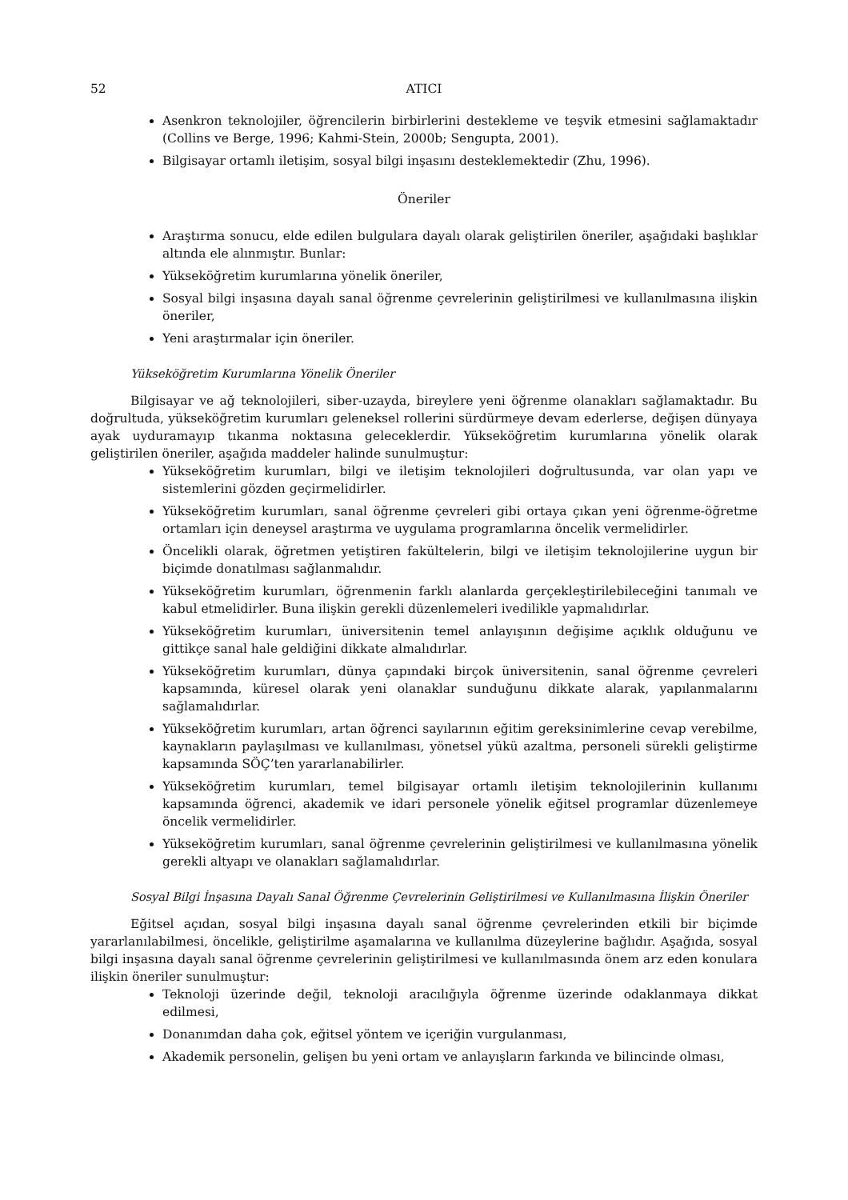52 ATICI
Asenkron teknolojiler, öğrencilerin birbirlerini destekleme ve teşvik etmesini sağlamaktadır (Collins ve Berge, 1996; Kahmi-Stein, 2000b; Sengupta, 2001).
Bilgisayar ortamlı iletişim, sosyal bilgi inşasını desteklemektedir (Zhu, 1996).
Öneriler
Araştırma sonucu, elde edilen bulgulara dayalı olarak geliştirilen öneriler, aşağıdaki başlıklar altında ele alınmıştır. Bunlar:
Yükseköğretim kurumlarına yönelik öneriler,
Sosyal bilgi inşasına dayalı sanal öğrenme çevrelerinin geliştirilmesi ve kullanılmasına ilişkin öneriler,
Yeni araştırmalar için öneriler.
Yükseköğretim Kurumlarına Yönelik Öneriler
Bilgisayar ve ağ teknolojileri, siber-uzayda, bireylere yeni öğrenme olanakları sağlamaktadır. Bu doğrultuda, yükseköğretim kurumları geleneksel rollerini sürdürmeye devam ederlerse, değişen dünyaya ayak uyduramayıp tıkanma noktasına geleceklerdir. Yükseköğretim kurumlarına yönelik olarak geliştirilen öneriler, aşağıda maddeler halinde sunulmuştur:
Yükseköğretim kurumları, bilgi ve iletişim teknolojileri doğrultusunda, var olan yapı ve sistemlerini gözden geçirmelidirler.
Yükseköğretim kurumları, sanal öğrenme çevreleri gibi ortaya çıkan yeni öğrenme-öğretme ortamları için deneysel araştırma ve uygulama programlarına öncelik vermelidirler.
Öncelikli olarak, öğretmen yetiştiren fakültelerin, bilgi ve iletişim teknolojilerine uygun bir biçimde donatılması sağlanmalıdır.
Yükseköğretim kurumları, öğrenmenin farklı alanlarda gerçekleştirilebileceğini tanımalı ve kabul etmelidirler. Buna ilişkin gerekli düzenlemeleri ivedilikle yapmalıdırlar.
Yükseköğretim kurumları, üniversitenin temel anlayışının değişime açıklık olduğunu ve gittikçe sanal hale geldiğini dikkate almalıdırlar.
Yükseköğretim kurumları, dünya çapındaki birçok üniversitenin, sanal öğrenme çevreleri kapsamında, küresel olarak yeni olanaklar sunduğunu dikkate alarak, yapılanmalarını sağlamalıdırlar.
Yükseköğretim kurumları, artan öğrenci sayılarının eğitim gereksinimlerine cevap verebilme, kaynakların paylaşılması ve kullanılması, yönetsel yükü azaltma, personeli sürekli geliştirme kapsamında SÖÇ’ten yararlanabilirler.
Yükseköğretim kurumları, temel bilgisayar ortamlı iletişim teknolojilerinin kullanımı kapsamında öğrenci, akademik ve idari personele yönelik eğitsel programlar düzenlemeye öncelik vermelidirler.
Yükseköğretim kurumları, sanal öğrenme çevrelerinin geliştirilmesi ve kullanılmasına yönelik gerekli altyapı ve olanakları sağlamalıdırlar.
Sosyal Bilgi İnşasına Dayalı Sanal Öğrenme Çevrelerinin Geliştirilmesi ve Kullanılmasına İlişkin Öneriler
Eğitsel açıdan, sosyal bilgi inşasına dayalı sanal öğrenme çevrelerinden etkili bir biçimde yararlanılabilmesi, öncelikle, geliştirilme aşamalarına ve kullanılma düzeylerine bağlıdır. Aşağıda, sosyal bilgi inşasına dayalı sanal öğrenme çevrelerinin geliştirilmesi ve kullanılmasında önem arz eden konulara ilişkin öneriler sunulmuştur:
Teknoloji üzerinde değil, teknoloji aracılığıyla öğrenme üzerinde odaklanmaya dikkat edilmesi,
Donanımdan daha çok, eğitsel yöntem ve içeriğin vurgulanması,
Akademik personelin, gelişen bu yeni ortam ve anlayışların farkında ve bilincinde olması,